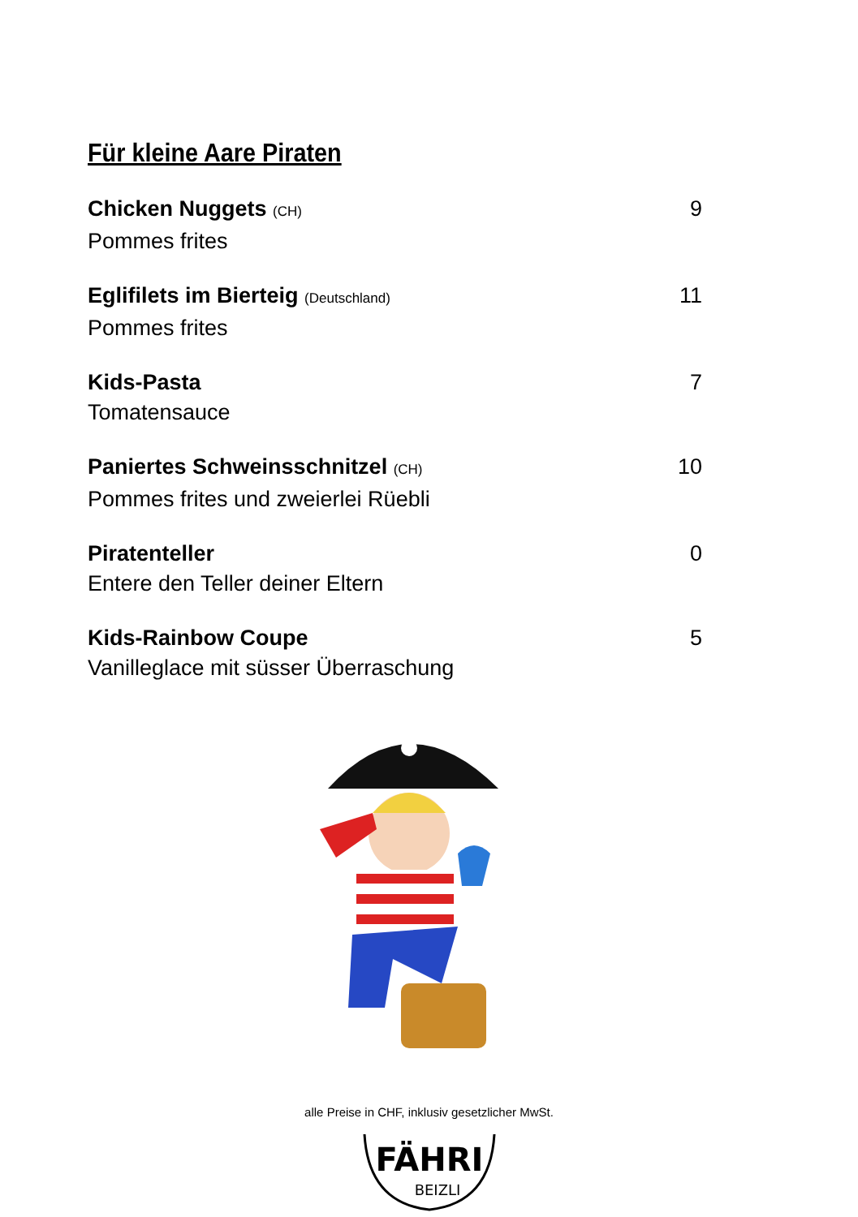Für kleine Aare Piraten
Chicken Nuggets (CH) 9
Pommes frites
Eglifilets im Bierteig (Deutschland) 11
Pommes frites
Kids-Pasta 7
Tomatensauce
Paniertes Schweinsschnitzel (CH) 10
Pommes frites und zweierlei Rüebli
Piratenteller 0
Entere den Teller deiner Eltern
Kids-Rainbow Coupe 5
Vanilleglace mit süsser Überraschung
alle Preise in CHF, inklusiv gesetzlicher MwSt.
FÄHRI
BEIZLI